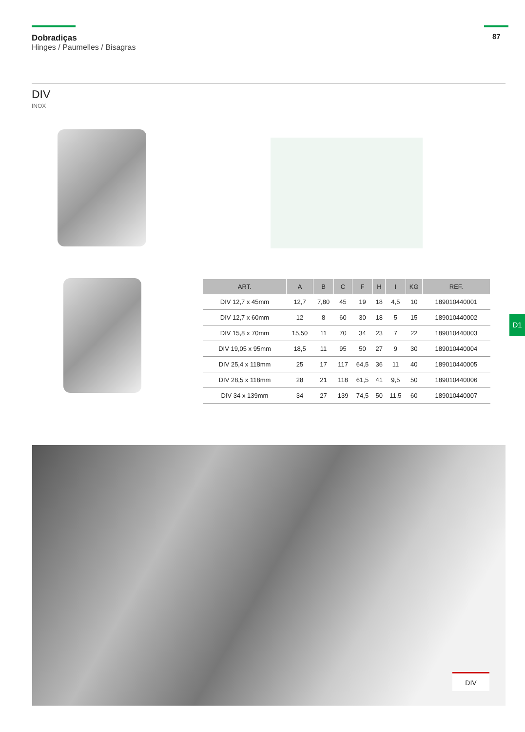Dobradiças
Hinges / Paumelles / Bisagras
87
DIV
INOX
| ART. | A | B | C | F | H | I | KG | REF. |
| --- | --- | --- | --- | --- | --- | --- | --- | --- |
| DIV 12,7 x 45mm | 12,7 | 7,80 | 45 | 19 | 18 | 4,5 | 10 | 189010440001 |
| DIV 12,7 x 60mm | 12 | 8 | 60 | 30 | 18 | 5 | 15 | 189010440002 |
| DIV 15,8 x 70mm | 15,50 | 11 | 70 | 34 | 23 | 7 | 22 | 189010440003 |
| DIV 19,05 x 95mm | 18,5 | 11 | 95 | 50 | 27 | 9 | 30 | 189010440004 |
| DIV 25,4 x 118mm | 25 | 17 | 117 | 64,5 | 36 | 11 | 40 | 189010440005 |
| DIV 28,5 x 118mm | 28 | 21 | 118 | 61,5 | 41 | 9,5 | 50 | 189010440006 |
| DIV 34 x 139mm | 34 | 27 | 139 | 74,5 | 50 | 11,5 | 60 | 189010440007 |
D1
DIV